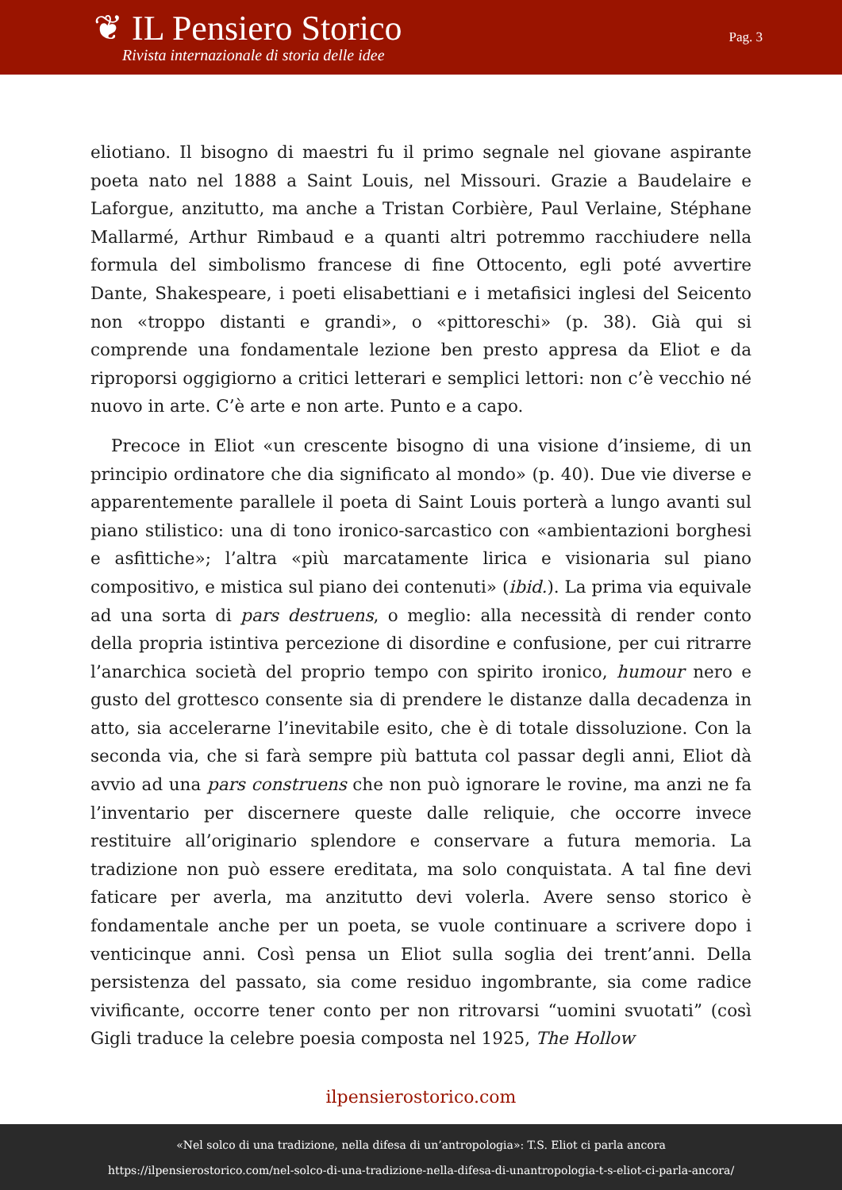❦ IL Pensiero Storico
Rivista internazionale di storia delle idee
Pag. 3
eliotiano. Il bisogno di maestri fu il primo segnale nel giovane aspirante poeta nato nel 1888 a Saint Louis, nel Missouri. Grazie a Baudelaire e Laforgue, anzitutto, ma anche a Tristan Corbière, Paul Verlaine, Stéphane Mallarmé, Arthur Rimbaud e a quanti altri potremmo racchiudere nella formula del simbolismo francese di fine Ottocento, egli poté avvertire Dante, Shakespeare, i poeti elisabettiani e i metafisici inglesi del Seicento non «troppo distanti e grandi», o «pittoreschi» (p. 38). Già qui si comprende una fondamentale lezione ben presto appresa da Eliot e da riproporsi oggigiorno a critici letterari e semplici lettori: non c’è vecchio né nuovo in arte. C’è arte e non arte. Punto e a capo.
Precoce in Eliot «un crescente bisogno di una visione d’insieme, di un principio ordinatore che dia significato al mondo» (p. 40). Due vie diverse e apparentemente parallele il poeta di Saint Louis porterà a lungo avanti sul piano stilistico: una di tono ironico-sarcastico con «ambientazioni borghesi e asfittiche»; l’altra «più marcatamente lirica e visionaria sul piano compositivo, e mistica sul piano dei contenuti» (ibid.). La prima via equivale ad una sorta di pars destruens, o meglio: alla necessità di render conto della propria istintiva percezione di disordine e confusione, per cui ritrarre l’anarchica società del proprio tempo con spirito ironico, humour nero e gusto del grottesco consente sia di prendere le distanze dalla decadenza in atto, sia accelerarne l’inevitabile esito, che è di totale dissoluzione. Con la seconda via, che si farà sempre più battuta col passar degli anni, Eliot dà avvio ad una pars construens che non può ignorare le rovine, ma anzi ne fa l’inventario per discernere queste dalle reliquie, che occorre invece restituire all’originario splendore e conservare a futura memoria. La tradizione non può essere ereditata, ma solo conquistata. A tal fine devi faticare per averla, ma anzitutto devi volerla. Avere senso storico è fondamentale anche per un poeta, se vuole continuare a scrivere dopo i venticinque anni. Così pensa un Eliot sulla soglia dei trent’anni. Della persistenza del passato, sia come residuo ingombrante, sia come radice vivificante, occorre tener conto per non ritrovarsi “uomini svuotati” (così Gigli traduce la celebre poesia composta nel 1925, The Hollow
ilpensierostorico.com
«Nel solco di una tradizione, nella difesa di un’antropologia»: T.S. Eliot ci parla ancora
https://ilpensierostorico.com/nel-solco-di-una-tradizione-nella-difesa-di-unantropologia-t-s-eliot-ci-parla-ancora/